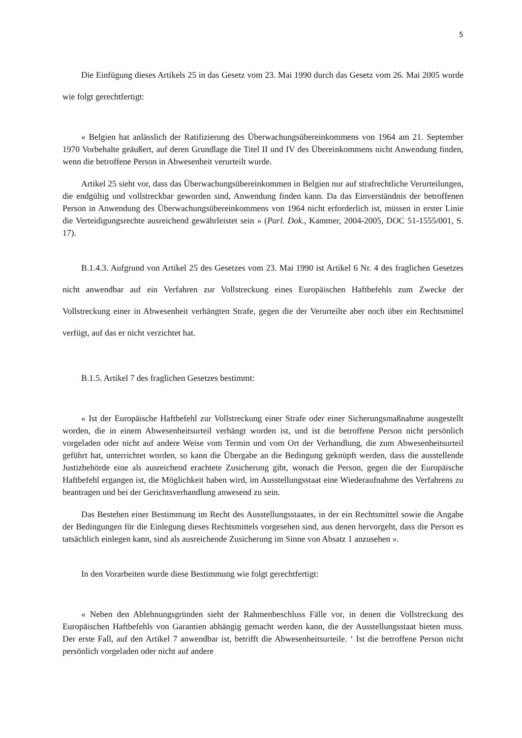5
Die Einfügung dieses Artikels 25 in das Gesetz vom 23. Mai 1990 durch das Gesetz vom 26. Mai 2005 wurde wie folgt gerechtfertigt:
« Belgien hat anlässlich der Ratifizierung des Überwachungsübereinkommens von 1964 am 21. September 1970 Vorbehalte geäußert, auf deren Grundlage die Titel II und IV des Übereinkommens nicht Anwendung finden, wenn die betroffene Person in Abwesenheit verurteilt wurde.
Artikel 25 sieht vor, dass das Überwachungsübereinkommen in Belgien nur auf strafrechtliche Verurteilungen, die endgültig und vollstreckbar geworden sind, Anwendung finden kann. Da das Einverständnis der betroffenen Person in Anwendung des Überwachungsübereinkommens von 1964 nicht erforderlich ist, müssen in erster Linie die Verteidigungsrechte ausreichend gewährleistet sein » (Parl. Dok., Kammer, 2004-2005, DOC 51-1555/001, S. 17).
B.1.4.3. Aufgrund von Artikel 25 des Gesetzes vom 23. Mai 1990 ist Artikel 6 Nr. 4 des fraglichen Gesetzes nicht anwendbar auf ein Verfahren zur Vollstreckung eines Europäischen Haftbefehls zum Zwecke der Vollstreckung einer in Abwesenheit verhängten Strafe, gegen die der Verurteilte aber noch über ein Rechtsmittel verfügt, auf das er nicht verzichtet hat.
B.1.5. Artikel 7 des fraglichen Gesetzes bestimmt:
« Ist der Europäische Haftbefehl zur Vollstreckung einer Strafe oder einer Sicherungsmaßnahme ausgestellt worden, die in einem Abwesenheitsurteil verhängt worden ist, und ist die betroffene Person nicht persönlich vorgeladen oder nicht auf andere Weise vom Termin und vom Ort der Verhandlung, die zum Abwesenheitsurteil geführt hat, unterrichtet worden, so kann die Übergabe an die Bedingung geknüpft werden, dass die ausstellende Justizbehörde eine als ausreichend erachtete Zusicherung gibt, wonach die Person, gegen die der Europäische Haftbefehl ergangen ist, die Möglichkeit haben wird, im Ausstellungsstaat eine Wiederaufnahme des Verfahrens zu beantragen und bei der Gerichtsverhandlung anwesend zu sein.
Das Bestehen einer Bestimmung im Recht des Ausstellungsstaates, in der ein Rechtsmittel sowie die Angabe der Bedingungen für die Einlegung dieses Rechtsmittels vorgesehen sind, aus denen hervorgeht, dass die Person es tatsächlich einlegen kann, sind als ausreichende Zusicherung im Sinne von Absatz 1 anzusehen ».
In den Vorarbeiten wurde diese Bestimmung wie folgt gerechtfertigt:
« Neben den Ablehnungsgründen sieht der Rahmenbeschluss Fälle vor, in denen die Vollstreckung des Europäischen Haftbefehls von Garantien abhängig gemacht werden kann, die der Ausstellungsstaat bieten muss. Der erste Fall, auf den Artikel 7 anwendbar ist, betrifft die Abwesenheitsurteile. ‘ Ist die betroffene Person nicht persönlich vorgeladen oder nicht auf andere